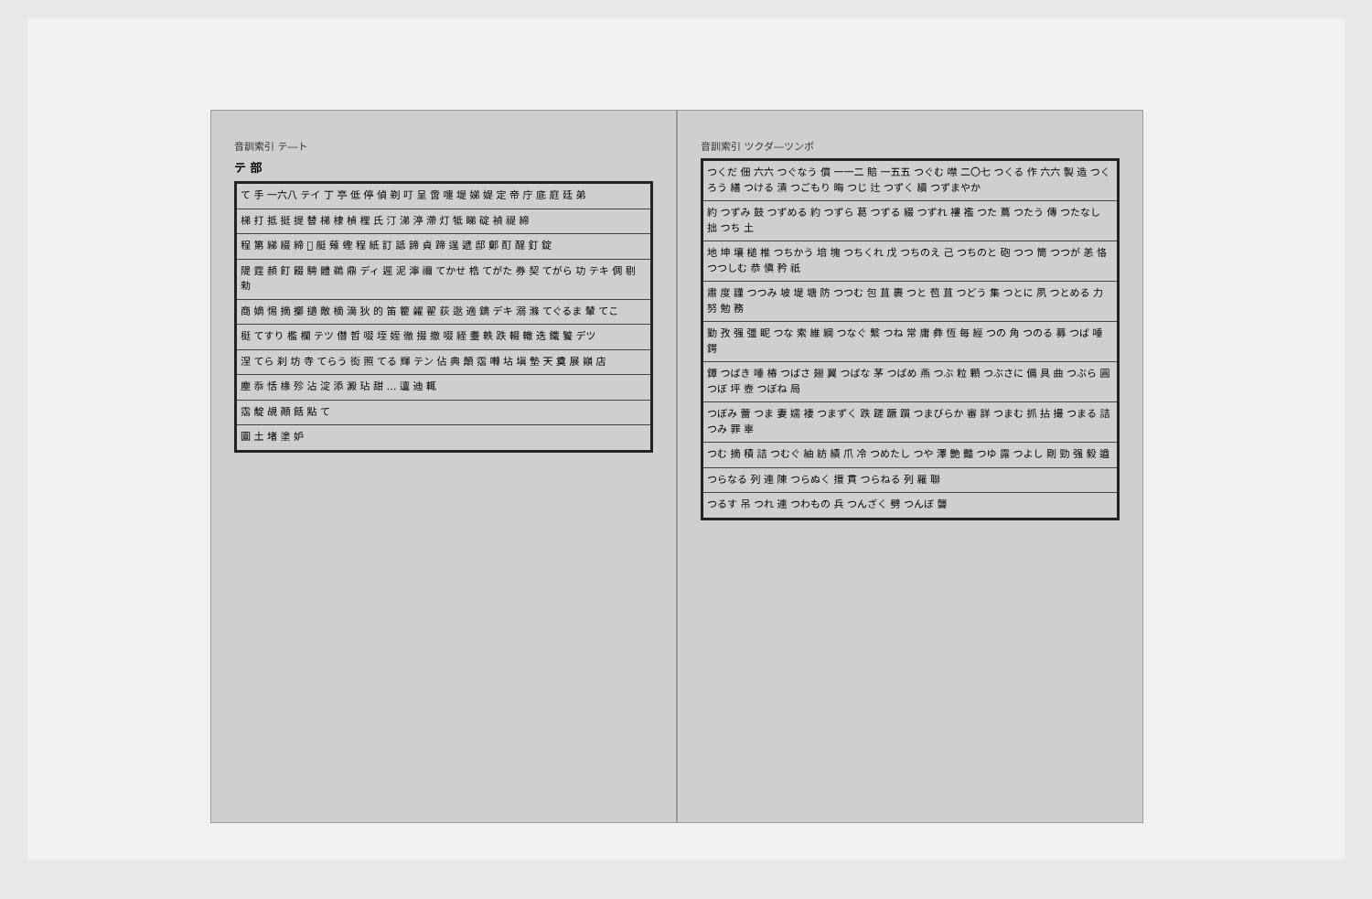音訓索引 テ―ト
テ 部
| て 手 一六八 テイ 丁 亭 低 停 偵 剃 叮 呈 啻 嚏 堤 娣 媞 定 帝 庁 底 庭 廷 弟 |
| 梯 打 抵 挺 提 替 梯 棣 楨 檉 氏 汀 涕 渟 滯 灯 牴 睇 碇 禎 禔 締 |
| 程 第 綈 綴 締 𦨣 艇 薙 蟶 程 紙 訂 詆 諦 貞 蹄 逞 遞 邸 鄭 酊 酲 釘 錠 |
| 隄 霆 頳 飣 餟 騁 體 鵜 鼎 ディ 遲 泥 濘 禰 てかせ 梏 てがた 券 契 てがら 功 テキ 倜 剔 勑 |
| 商 嫡 惕 摘 擲 擿 敵 樀 滴 狄 的 笛 籊 糴 翟 荻 逖 適 鏑 デキ 溺 滌 てぐるま 輦 てこ |
| 梃 てすり 檻 欄 テツ 僣 哲 啜 垤 姪 徹 掇 撤 啜 絰 耋 軼 跌 輟 轍 迭 鐵 饕 デツ |
| 涅 てら 刹 坊 寺 てらう 衒 照 てる 輝 テン 佔 典 顛 霑 囀 坫 塡 墊 天 奠 展 巓 店 |
| 塵 忝 恬 椽 殄 沾 淀 添 澱 玷 甜 … 邅 迪 輒 |
| 霑 靛 覘 顚 餂 點 て |
| 圖 土 堵 塗 妒 |
音訓索引 ツクダ―ツンボ
| つくだ 佃 六六 つぐなう 償 一一二 賠 一五五 つぐむ 噤 二〇七 つくる 作 六六 製 造 つくろう 繕 つける 漬 つごもり 晦 つじ 辻 つずく 續 つずまやか |
| 約 つずみ 鼓 つずめる 約 つずら 葛 つずる 綴 つずれ 褸 襤 つた 蔦 つたう 傳 つたなし 拙 つち 土 |
| 地 坤 壤 槌 椎 つちかう 培 塊 つちくれ 戊 つちのえ 己 つちのと 砲 つつ 筒 つつが 恙 恪 つつしむ 恭 愼 矜 祇 |
| 肅 度 謹 つつみ 坡 堤 塘 防 つつむ 包 苴 裹 つと 苞 苴 つどう 集 つとに 夙 つとめる 力 努 勉 務 |
| 勤 孜 强 彊 眤 つな 索 維 綱 つなぐ 繫 つね 常 庸 彝 恆 每 經 つの 角 つのる 募 つば 唾 鍔 |
| 鐔 つばき 唾 椿 つばさ 翅 翼 つばな 茅 つばめ 燕 つぶ 粒 顆 つぶさに 備 具 曲 つぶら 圓 つぼ 坪 壺 つぼね 局 |
| つぼみ 蕾 つま 妻 嬬 褄 つまずく 跌 蹉 蹶 躓 つまびらか 審 詳 つまむ 抓 拈 撮 つまる 詰 つみ 罪 辜 |
| つむ 摘 積 詰 つむぐ 紬 紡 績 爪 冷 つめたし つや 澤 艶 豔 つゆ 露 つよし 剛 勁 强 毅 遒 |
| つらなる 列 連 陳 つらぬく 擐 貫 つらねる 列 羅 聯 |
| つるす 吊 つれ 連 つわもの 兵 つんざく 劈 つんぼ 聾 |